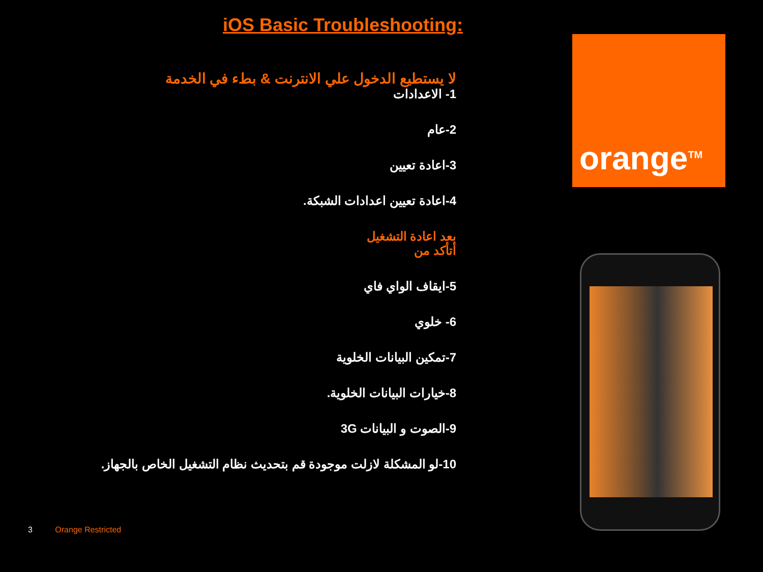iOS Basic Troubleshooting:
لا يستطيع الدخول علي الانترنت & بطء في الخدمة
1- الاعدادات
2-عام
3-اعادة تعيين
4-اعادة تعيين اعدادات الشبكة.
بعد اعادة التشغيل
أتأكد من
5-ايقاف الواي فاي
6- خلوي
7-تمكين البيانات الخلوية
8-خيارات البيانات الخلوية.
9-الصوت و البيانات 3G
10-لو المشكلة لازلت موجودة قم بتحديث نظام التشغيل الخاص بالجهاز.
orange<sup>TM</sup>
3 Orange Restricted